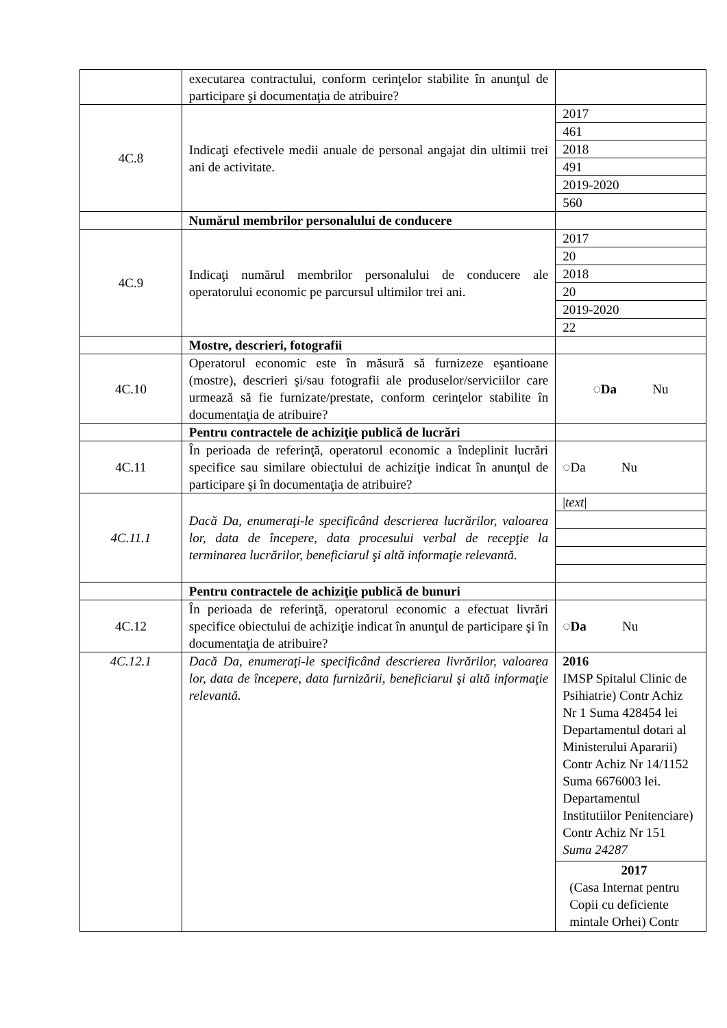| | executarea contractului, conform cerinţelor stabilite în anunţul de participare şi documentaţia de atribuire? | |
| 4C.8 | Indicaţi efectivele medii anuale de personal angajat din ultimii trei ani de activitate. | 2017 461 2018 491 2019-2020 560 |
| | Numărul membrilor personalului de conducere | |
| 4C.9 | Indicaţi numărul membrilor personalului de conducere ale operatorului economic pe parcursul ultimilor trei ani. | 2017 20 2018 20 2019-2020 22 |
| | Mostre, descrieri, fotografii | |
| 4C.10 | Operatorul economic este în măsură să furnizeze eşantioane (mostre), descrieri şi/sau fotografii ale produselor/serviciilor care urmează să fie furnizate/prestate, conform cerinţelor stabilite în documentaţia de atribuire? | ◌ Da Nu |
| | Pentru contractele de achiziţie publică de lucrări | |
| 4C.11 | În perioada de referinţă, operatorul economic a îndeplinit lucrări specifice sau similare obiectului de achiziţie indicat în anunţul de participare şi în documentaţia de atribuire? | ◌Da Nu |
| 4C.11.1 | Dacă Da, enumeraţi-le specificând descrierea lucrărilor, valoarea lor, data de începere, data procesului verbal de recepţie la terminarea lucrărilor, beneficiarul şi altă informaţie relevantă. | / text / |
| | Pentru contractele de achiziţie publică de bunuri | |
| 4C.12 | În perioada de referinţă, operatorul economic a efectuat livrări specifice obiectului de achiziţie indicat în anunţul de participare şi în documentaţia de atribuire? | ◌ Da Nu |
| 4C.12.1 | Dacă Da, enumeraţi-le specificând descrierea livrărilor, valoarea lor, data de începere, data furnizării, beneficiarul şi altă informaţie relevantă. | 2016 IMSP Spitalul Clinic de Psihiatrie) Contr Achiz Nr 1 Suma 428454 lei Departamentul dotari al Ministerului Apararii) Contr Achiz Nr 14/1152 Suma 6676003 lei. Departamentul Institutiilor Penitenciare) Contr Achiz Nr 151 Suma 24287 2017 (Casa Internat pentru Copii cu deficiente mintale Orhei) Contr |